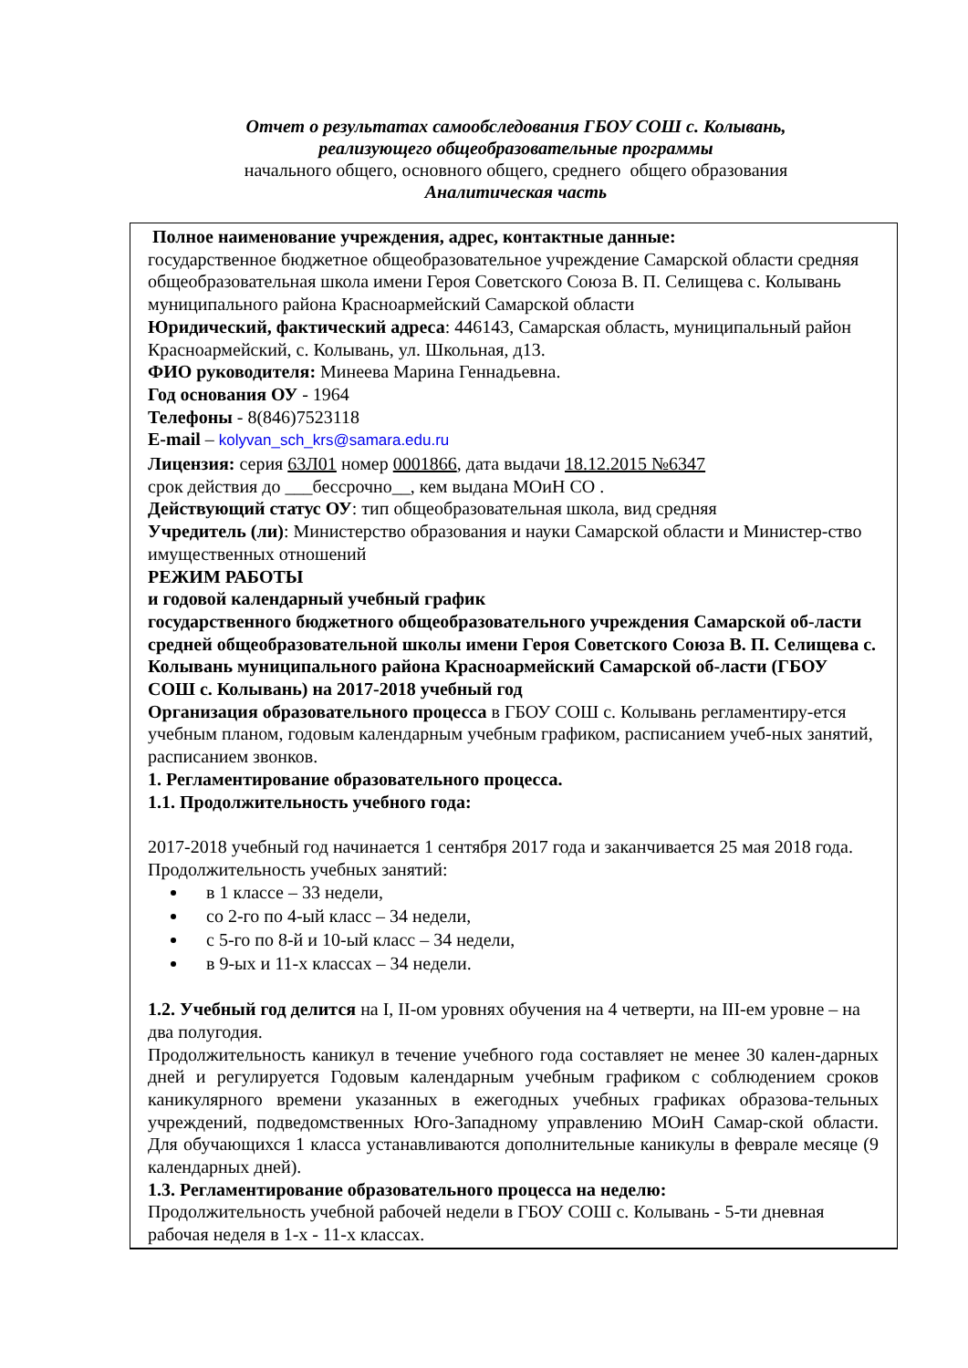Отчет о результатах самообследования ГБОУ СОШ с. Колывань,
реализующего общеобразовательные программы
начального общего, основного общего, среднего общего образования
Аналитическая часть
Полное наименование учреждения, адрес, контактные данные:
государственное бюджетное общеобразовательное учреждение Самарской области средняя общеобразовательная школа имени Героя Советского Союза В. П. Селищева с. Колывань муниципального района Красноармейский Самарской области
Юридический, фактический адреса: 446143, Самарская область, муниципальный район Красноармейский, с. Колывань, ул. Школьная, д13.
ФИО руководителя: Минеева Марина Геннадьевна.
Год основания ОУ - 1964
Телефоны - 8(846)7523118
E-mail – kolyvan_sch_krs@samara.edu.ru
Лицензия: серия 63Л01 номер 0001866, дата выдачи 18.12.2015 №6347
срок действия до ___бессрочно__, кем выдана МОиН СО .
Действующий статус ОУ: тип общеобразовательная школа, вид средняя
Учредитель (ли): Министерство образования и науки Самарской области и Министер-ство имущественных отношений
РЕЖИМ РАБОТЫ
и годовой календарный учебный график
государственного бюджетного общеобразовательного учреждения Самарской об-ласти средней общеобразовательной школы имени Героя Советского Союза В. П. Селищева с. Колывань муниципального района Красноармейский Самарской об-ласти (ГБОУ СОШ с. Колывань) на 2017-2018 учебный год
Организация образовательного процесса в ГБОУ СОШ с. Колывань регламентиру-ется учебным планом, годовым календарным учебным графиком, расписанием учеб-ных занятий, расписанием звонков.
1. Регламентирование образовательного процесса.
1.1. Продолжительность учебного года:
2017-2018 учебный год начинается 1 сентября 2017 года и заканчивается 25 мая 2018 года.
Продолжительность учебных занятий:
в 1 классе – 33 недели,
со 2-го по 4-ый класс – 34 недели,
с 5-го по 8-й и 10-ый класс – 34 недели,
в 9-ых и 11-х классах – 34 недели.
1.2. Учебный год делится на I, II-ом уровнях обучения на 4 четверти, на III-ем уровне – на два полугодия.
Продолжительность каникул в течение учебного года составляет не менее 30 кален-дарных дней и регулируется Годовым календарным учебным графиком с соблюдением сроков каникулярного времени указанных в ежегодных учебных графиках образова-тельных учреждений, подведомственных Юго-Западному управлению МОиН Самар-ской области. Для обучающихся 1 класса устанавливаются дополнительные каникулы в феврале месяце (9 календарных дней).
1.3. Регламентирование образовательного процесса на неделю:
Продолжительность учебной рабочей недели в ГБОУ СОШ с. Колывань - 5-ти дневная рабочая неделя в 1-х - 11-х классах.